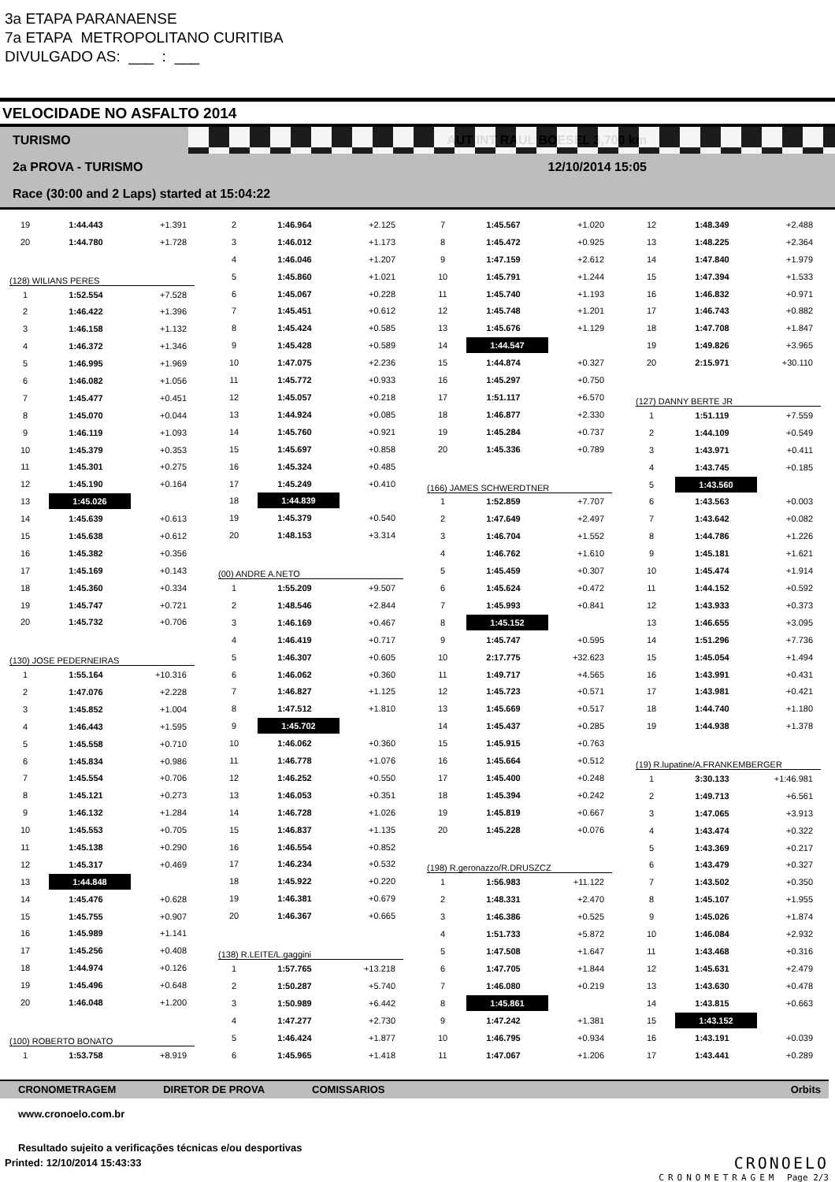3a ETAPA PARANAENSE
7a ETAPA METROPOLITANO CURITIBA
DIVULGADO AS: ___ : ___
VELOCIDADE NO ASFALTO 2014
TURISMO AUT INT RAUL BOESEL 3,700 km
2a PROVA - TURISMO 12/10/2014 15:05
Race (30:00 and 2 Laps) started at 15:04:22
| 19 | 1:44.443 | +1.391 |
| 20 | 1:44.780 | +1.728 |
| (128) WILIANS PERES | | |
| 1 | 1:52.554 | +7.528 |
| 2 | 1:46.422 | +1.396 |
| 3 | 1:46.158 | +1.132 |
| 4 | 1:46.372 | +1.346 |
| 5 | 1:46.995 | +1.969 |
| 6 | 1:46.082 | +1.056 |
| 7 | 1:45.477 | +0.451 |
| 8 | 1:45.070 | +0.044 |
| 9 | 1:46.119 | +1.093 |
| 10 | 1:45.379 | +0.353 |
| 11 | 1:45.301 | +0.275 |
| 12 | 1:45.190 | +0.164 |
| 13 | 1:45.026 | |
| 14 | 1:45.639 | +0.613 |
| 15 | 1:45.638 | +0.612 |
| 16 | 1:45.382 | +0.356 |
| 17 | 1:45.169 | +0.143 |
| 18 | 1:45.360 | +0.334 |
| 19 | 1:45.747 | +0.721 |
| 20 | 1:45.732 | +0.706 |
| (130) JOSE PEDERNEIRAS | | |
| 1 | 1:55.164 | +10.316 |
| 2 | 1:47.076 | +2.228 |
| 3 | 1:45.852 | +1.004 |
| 4 | 1:46.443 | +1.595 |
| 5 | 1:45.558 | +0.710 |
| 6 | 1:45.834 | +0.986 |
| 7 | 1:45.554 | +0.706 |
| 8 | 1:45.121 | +0.273 |
| 9 | 1:46.132 | +1.284 |
| 10 | 1:45.553 | +0.705 |
| 11 | 1:45.138 | +0.290 |
| 12 | 1:45.317 | +0.469 |
| 13 | 1:44.848 | |
| 14 | 1:45.476 | +0.628 |
| 15 | 1:45.755 | +0.907 |
| 16 | 1:45.989 | +1.141 |
| 17 | 1:45.256 | +0.408 |
| 18 | 1:44.974 | +0.126 |
| 19 | 1:45.496 | +0.648 |
| 20 | 1:46.048 | +1.200 |
| (100) ROBERTO BONATO | | |
| 1 | 1:53.758 | +8.919 |
| 2 | 1:46.964 | +2.125 |
| 3 | 1:46.012 | +1.173 |
| 4 | 1:46.046 | +1.207 |
| 5 | 1:45.860 | +1.021 |
| 6 | 1:45.067 | +0.228 |
| 7 | 1:45.451 | +0.612 |
| 8 | 1:45.424 | +0.585 |
| 9 | 1:45.428 | +0.589 |
| 10 | 1:47.075 | +2.236 |
| 11 | 1:45.772 | +0.933 |
| 12 | 1:45.057 | +0.218 |
| 13 | 1:44.924 | +0.085 |
| 14 | 1:45.760 | +0.921 |
| 15 | 1:45.697 | +0.858 |
| 16 | 1:45.324 | +0.485 |
| 17 | 1:45.249 | +0.410 |
| 18 | 1:44.839 | |
| 19 | 1:45.379 | +0.540 |
| 20 | 1:48.153 | +3.314 |
| (00) ANDRE A.NETO | | |
| 1 | 1:55.209 | +9.507 |
| 2 | 1:48.546 | +2.844 |
| 3 | 1:46.169 | +0.467 |
| 4 | 1:46.419 | +0.717 |
| 5 | 1:46.307 | +0.605 |
| 6 | 1:46.062 | +0.360 |
| 7 | 1:46.827 | +1.125 |
| 8 | 1:47.512 | +1.810 |
| 9 | 1:45.702 | |
| 10 | 1:46.062 | +0.360 |
| 11 | 1:46.778 | +1.076 |
| 12 | 1:46.252 | +0.550 |
| 13 | 1:46.053 | +0.351 |
| 14 | 1:46.728 | +1.026 |
| 15 | 1:46.837 | +1.135 |
| 16 | 1:46.554 | +0.852 |
| 17 | 1:46.234 | +0.532 |
| 18 | 1:45.922 | +0.220 |
| 19 | 1:46.381 | +0.679 |
| 20 | 1:46.367 | +0.665 |
| (138) R.LEITE/L.gaggini | | |
| 1 | 1:57.765 | +13.218 |
| 2 | 1:50.287 | +5.740 |
| 3 | 1:50.989 | +6.442 |
| 4 | 1:47.277 | +2.730 |
| 5 | 1:46.424 | +1.877 |
| 6 | 1:45.965 | +1.418 |
| 7 | 1:45.567 | +1.020 |
| 8 | 1:45.472 | +0.925 |
| 9 | 1:47.159 | +2.612 |
| 10 | 1:45.791 | +1.244 |
| 11 | 1:45.740 | +1.193 |
| 12 | 1:45.748 | +1.201 |
| 13 | 1:45.676 | +1.129 |
| 14 | 1:44.547 | |
| 15 | 1:44.874 | +0.327 |
| 16 | 1:45.297 | +0.750 |
| 17 | 1:51.117 | +6.570 |
| 18 | 1:46.877 | +2.330 |
| 19 | 1:45.284 | +0.737 |
| 20 | 1:45.336 | +0.789 |
| (166) JAMES SCHWERDTNER | | |
| 1 | 1:52.859 | +7.707 |
| 2 | 1:47.649 | +2.497 |
| 3 | 1:46.704 | +1.552 |
| 4 | 1:46.762 | +1.610 |
| 5 | 1:45.459 | +0.307 |
| 6 | 1:45.624 | +0.472 |
| 7 | 1:45.993 | +0.841 |
| 8 | 1:45.152 | |
| 9 | 1:45.747 | +0.595 |
| 10 | 2:17.775 | +32.623 |
| 11 | 1:49.717 | +4.565 |
| 12 | 1:45.723 | +0.571 |
| 13 | 1:45.669 | +0.517 |
| 14 | 1:45.437 | +0.285 |
| 15 | 1:45.915 | +0.763 |
| 16 | 1:45.664 | +0.512 |
| 17 | 1:45.400 | +0.248 |
| 18 | 1:45.394 | +0.242 |
| 19 | 1:45.819 | +0.667 |
| 20 | 1:45.228 | +0.076 |
| (198) R.geronazzo/R.DRUSZCZ | | |
| 1 | 1:56.983 | +11.122 |
| 2 | 1:48.331 | +2.470 |
| 3 | 1:46.386 | +0.525 |
| 4 | 1:51.733 | +5.872 |
| 5 | 1:47.508 | +1.647 |
| 6 | 1:47.705 | +1.844 |
| 7 | 1:46.080 | +0.219 |
| 8 | 1:45.861 | |
| 9 | 1:47.242 | +1.381 |
| 10 | 1:46.795 | +0.934 |
| 11 | 1:47.067 | +1.206 |
| 12 | 1:48.349 | +2.488 |
| 13 | 1:48.225 | +2.364 |
| 14 | 1:47.840 | +1.979 |
| 15 | 1:47.394 | +1.533 |
| 16 | 1:46.832 | +0.971 |
| 17 | 1:46.743 | +0.882 |
| 18 | 1:47.708 | +1.847 |
| 19 | 1:49.826 | +3.965 |
| 20 | 2:15.971 | +30.110 |
| (127) DANNY BERTE JR | | |
| 1 | 1:51.119 | +7.559 |
| 2 | 1:44.109 | +0.549 |
| 3 | 1:43.971 | +0.411 |
| 4 | 1:43.745 | +0.185 |
| 5 | 1:43.560 | |
| 6 | 1:43.563 | +0.003 |
| 7 | 1:43.642 | +0.082 |
| 8 | 1:44.786 | +1.226 |
| 9 | 1:45.181 | +1.621 |
| 10 | 1:45.474 | +1.914 |
| 11 | 1:44.152 | +0.592 |
| 12 | 1:43.933 | +0.373 |
| 13 | 1:46.655 | +3.095 |
| 14 | 1:51.296 | +7.736 |
| 15 | 1:45.054 | +1.494 |
| 16 | 1:43.991 | +0.431 |
| 17 | 1:43.981 | +0.421 |
| 18 | 1:44.740 | +1.180 |
| 19 | 1:44.938 | +1.378 |
| (19) R.lupatine/A.FRANKEMBERGER | | |
| 1 | 3:30.133 | +1:46.981 |
| 2 | 1:49.713 | +6.561 |
| 3 | 1:47.065 | +3.913 |
| 4 | 1:43.474 | +0.322 |
| 5 | 1:43.369 | +0.217 |
| 6 | 1:43.479 | +0.327 |
| 7 | 1:43.502 | +0.350 |
| 8 | 1:45.107 | +1.955 |
| 9 | 1:45.026 | +1.874 |
| 10 | 1:46.084 | +2.932 |
| 11 | 1:43.468 | +0.316 |
| 12 | 1:45.631 | +2.479 |
| 13 | 1:43.630 | +0.478 |
| 14 | 1:43.815 | +0.663 |
| 15 | 1:43.152 | |
| 16 | 1:43.191 | +0.039 |
| 17 | 1:43.441 | +0.289 |
CRONOMETRAGEM DIRETOR DE PROVA COMISSARIOS Orbits
www.cronoelo.com.br
Resultado sujeito a verificações técnicas e/ou desportivas
Printed: 12/10/2014 15:43:33
CRONOELO
CRONOMETRAGEM Page 2/3